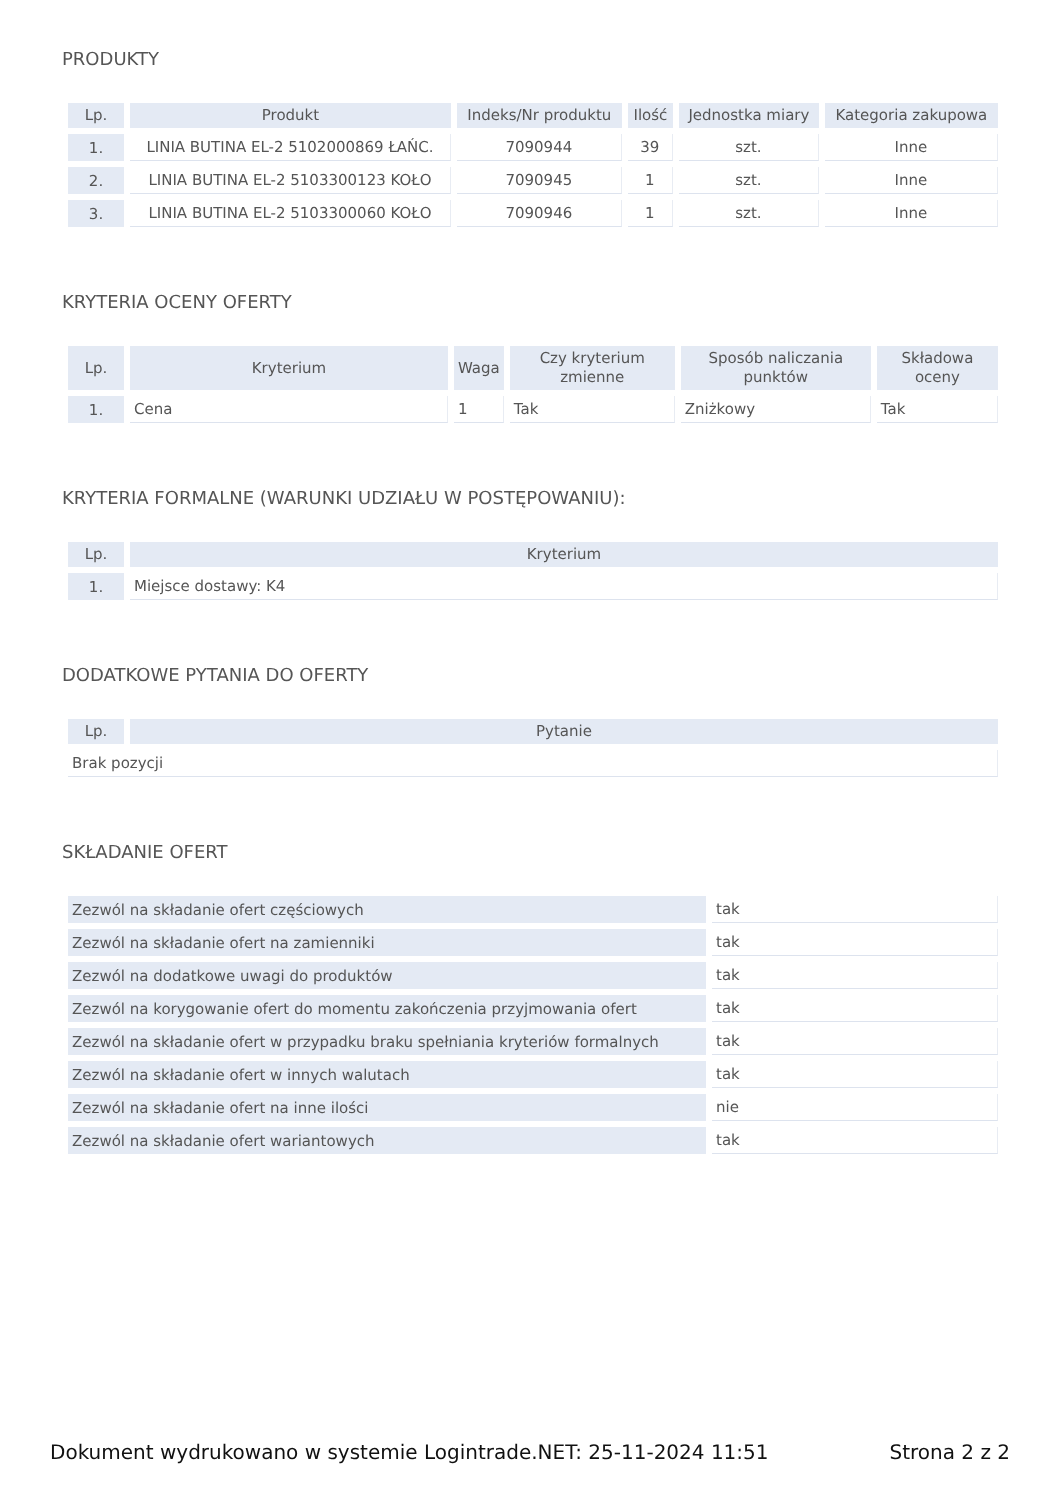PRODUKTY
| Lp. | Produkt | Indeks/Nr produktu | Ilość | Jednostka miary | Kategoria zakupowa |
| --- | --- | --- | --- | --- | --- |
| 1. | LINIA BUTINA EL-2 5102000869 ŁAŃC. | 7090944 | 39 | szt. | Inne |
| 2. | LINIA BUTINA EL-2 5103300123 KOŁO | 7090945 | 1 | szt. | Inne |
| 3. | LINIA BUTINA EL-2 5103300060 KOŁO | 7090946 | 1 | szt. | Inne |
KRYTERIA OCENY OFERTY
| Lp. | Kryterium | Waga | Czy kryterium zmienne | Sposób naliczania punktów | Składowa oceny |
| --- | --- | --- | --- | --- | --- |
| 1. | Cena | 1 | Tak | Zniżkowy | Tak |
KRYTERIA FORMALNE (WARUNKI UDZIAŁU W POSTĘPOWANIU):
| Lp. | Kryterium |
| --- | --- |
| 1. | Miejsce dostawy: K4 |
DODATKOWE PYTANIA DO OFERTY
| Lp. | Pytanie |
| --- | --- |
| Brak pozycji | |
SKŁADANIE OFERT
| Zezwól na składanie ofert częściowych | tak |
| Zezwól na składanie ofert na zamienniki | tak |
| Zezwól na dodatkowe uwagi do produktów | tak |
| Zezwól na korygowanie ofert do momentu zakończenia przyjmowania ofert | tak |
| Zezwól na składanie ofert w przypadku braku spełniania kryteriów formalnych | tak |
| Zezwól na składanie ofert w innych walutach | tak |
| Zezwól na składanie ofert na inne ilości | nie |
| Zezwól na składanie ofert wariantowych | tak |
Dokument wydrukowano w systemie Logintrade.NET: 25-11-2024 11:51 Strona 2 z 2